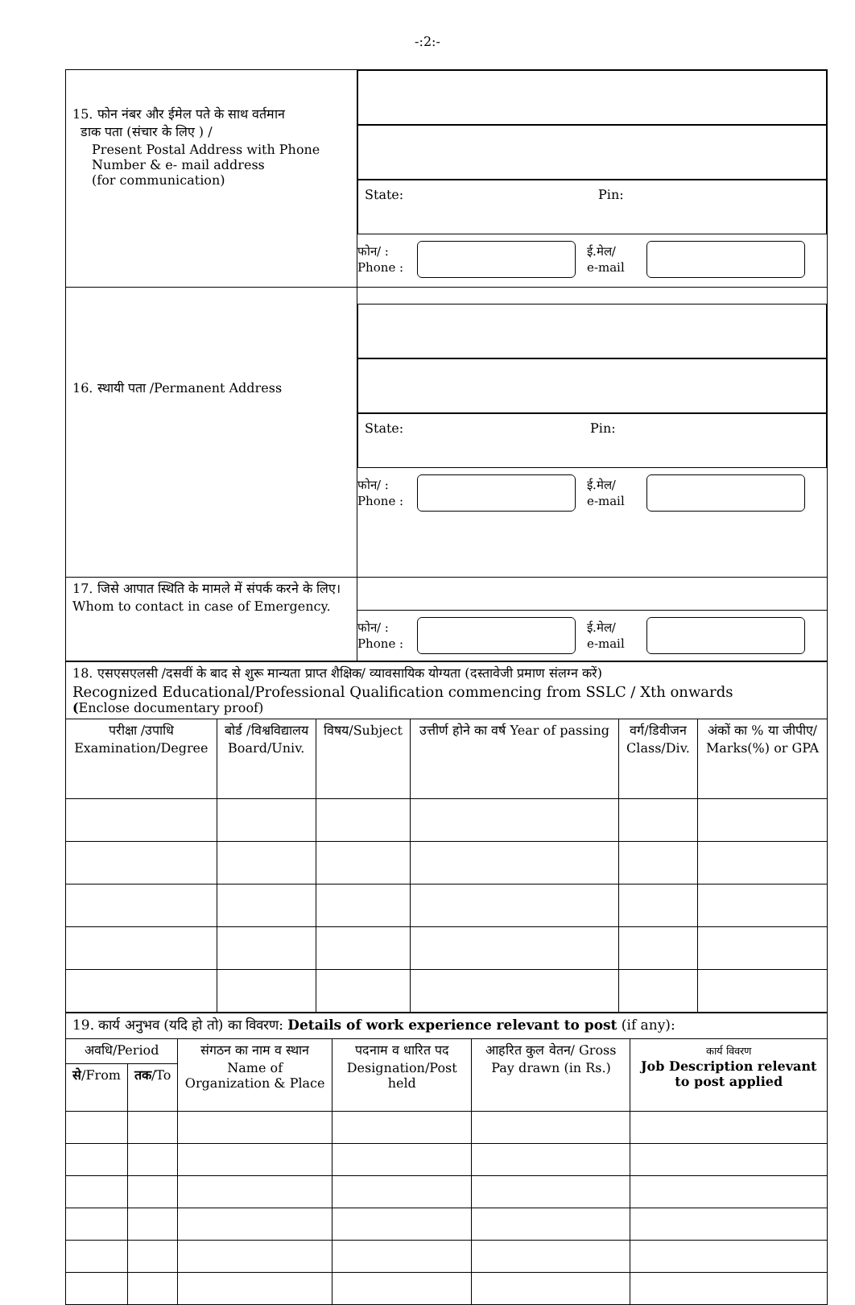-:2:-
| 15. फोन नंबर और ईमेल पते के साथ वर्तमान डाक पता (संचार के लिए ) / Present Postal Address with Phone Number & e- mail address (for communication) | State: Pin: फोन/ : Phone : ई.मेल/ e-mail |
| 16. स्थायी पता /Permanent Address | State: Pin: फोन/ : Phone : ई.मेल/ e-mail |
| 17. जिसे आपात स्थिति के मामले में संपर्क करने के लिए।Whom to contact in case of Emergency. | फोन/ : Phone : ई.मेल/ e-mail |
| 18. एसएसएलसी /दसवीं के बाद से शुरू मान्यता प्राप्त शैक्षिक/ व्यावसायिक योग्यता (दस्तावेजी प्रमाण संलग्न करें) Recognized Educational/Professional Qualification commencing from SSLC / Xth onwards ( Enclose documentary proof) | | | | | |
| परीक्षा /उपाधि Examination/Degree | बोर्ड /विश्वविद्यालय Board/Univ. | विषय/Subject | उत्तीर्ण होने का वर्ष Year of passing | वर्ग/डिवीजन Class/Div. | अंकों का % या जीपीए/ Marks(%) or GPA |
| 19. कार्य अनुभव (यदि हो तो) का विवरण: Details of work experience relevant to post (if any): | | | | | |
| अवधि/Period | | संगठन का नाम व स्थान Name of Organization & Place | पदनाम व धारित पद Designation/Post held | आहरित कुल वेतन/ Gross Pay drawn (in Rs.) | कार्य विवरण Job Description relevant to post applied |
| से /From | तक /To | | | | |